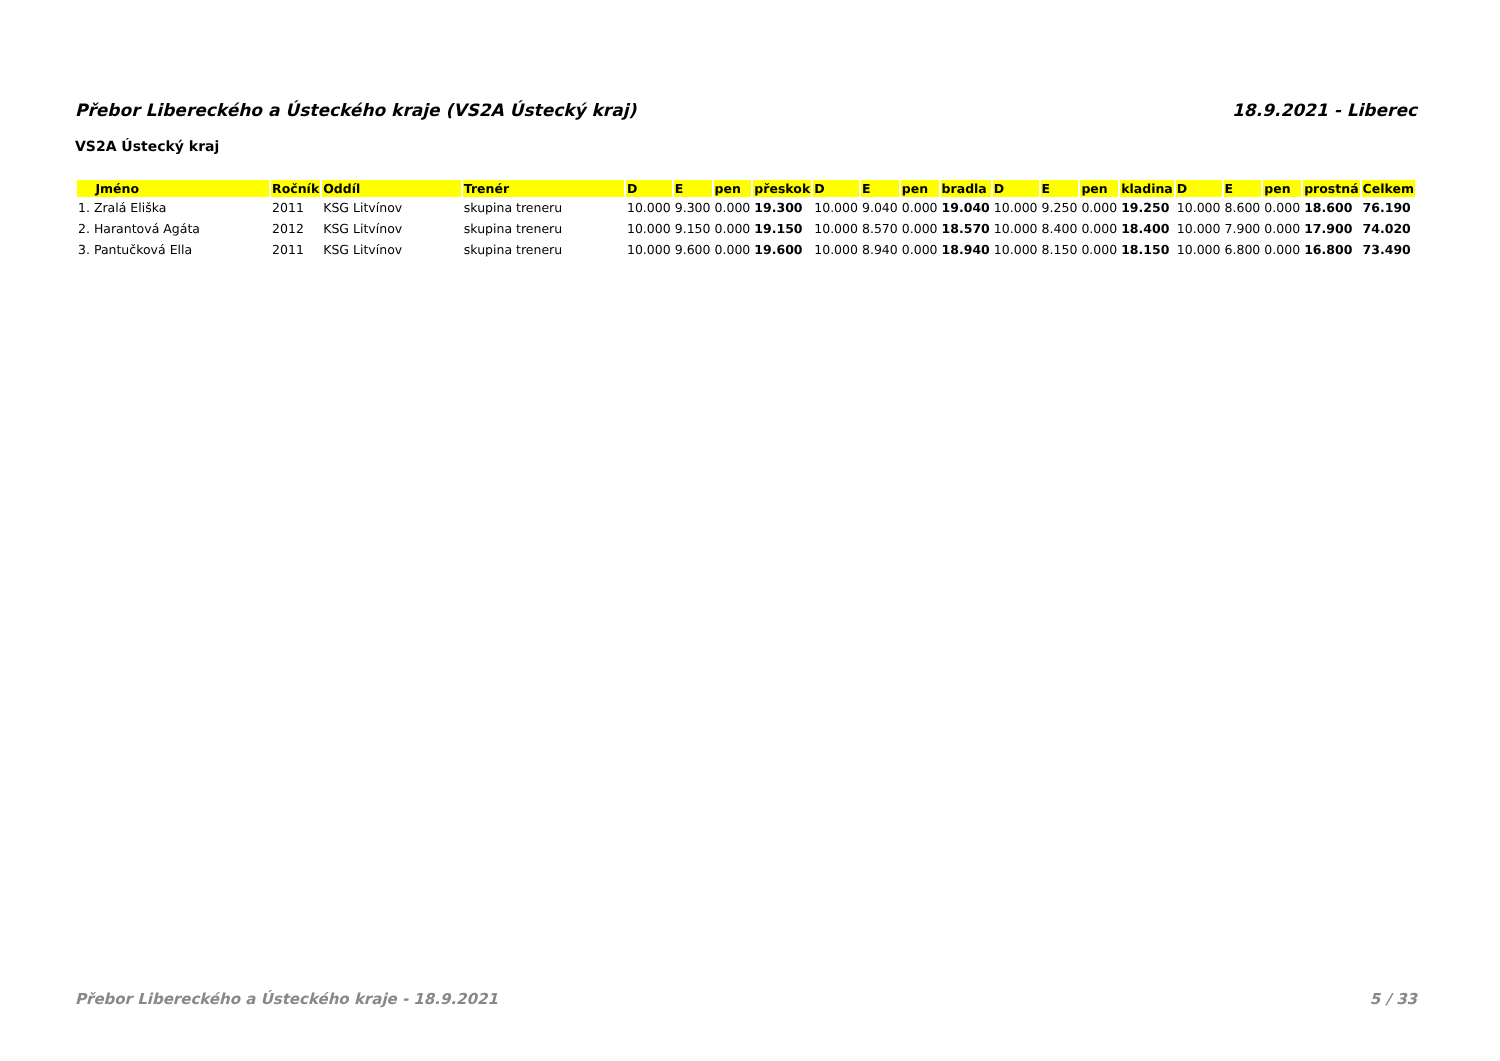Přebor Libereckého a Ústeckého kraje (VS2A Ústecký kraj) 18.9.2021 - Liberec
VS2A Ústecký kraj
| Jméno | Ročník | Oddíl | Trenér | D | E | pen | přeskok | D | E | pen | bradla | D | E | pen | kladina | D | E | pen | prostná | Celkem |
| --- | --- | --- | --- | --- | --- | --- | --- | --- | --- | --- | --- | --- | --- | --- | --- | --- | --- | --- | --- | --- |
| 1. Zralá Eliška | 2011 | KSG Litvínov | skupina treneru | 10.000 | 9.300 | 0.000 | 19.300 | 10.000 | 9.040 | 0.000 | 19.040 | 10.000 | 9.250 | 0.000 | 19.250 | 10.000 | 8.600 | 0.000 | 18.600 | 76.190 |
| 2. Harantová Agáta | 2012 | KSG Litvínov | skupina treneru | 10.000 | 9.150 | 0.000 | 19.150 | 10.000 | 8.570 | 0.000 | 18.570 | 10.000 | 8.400 | 0.000 | 18.400 | 10.000 | 7.900 | 0.000 | 17.900 | 74.020 |
| 3. Pantučková Ella | 2011 | KSG Litvínov | skupina treneru | 10.000 | 9.600 | 0.000 | 19.600 | 10.000 | 8.940 | 0.000 | 18.940 | 10.000 | 8.150 | 0.000 | 18.150 | 10.000 | 6.800 | 0.000 | 16.800 | 73.490 |
Přebor Libereckého a Ústeckého kraje - 18.9.2021 5 / 33